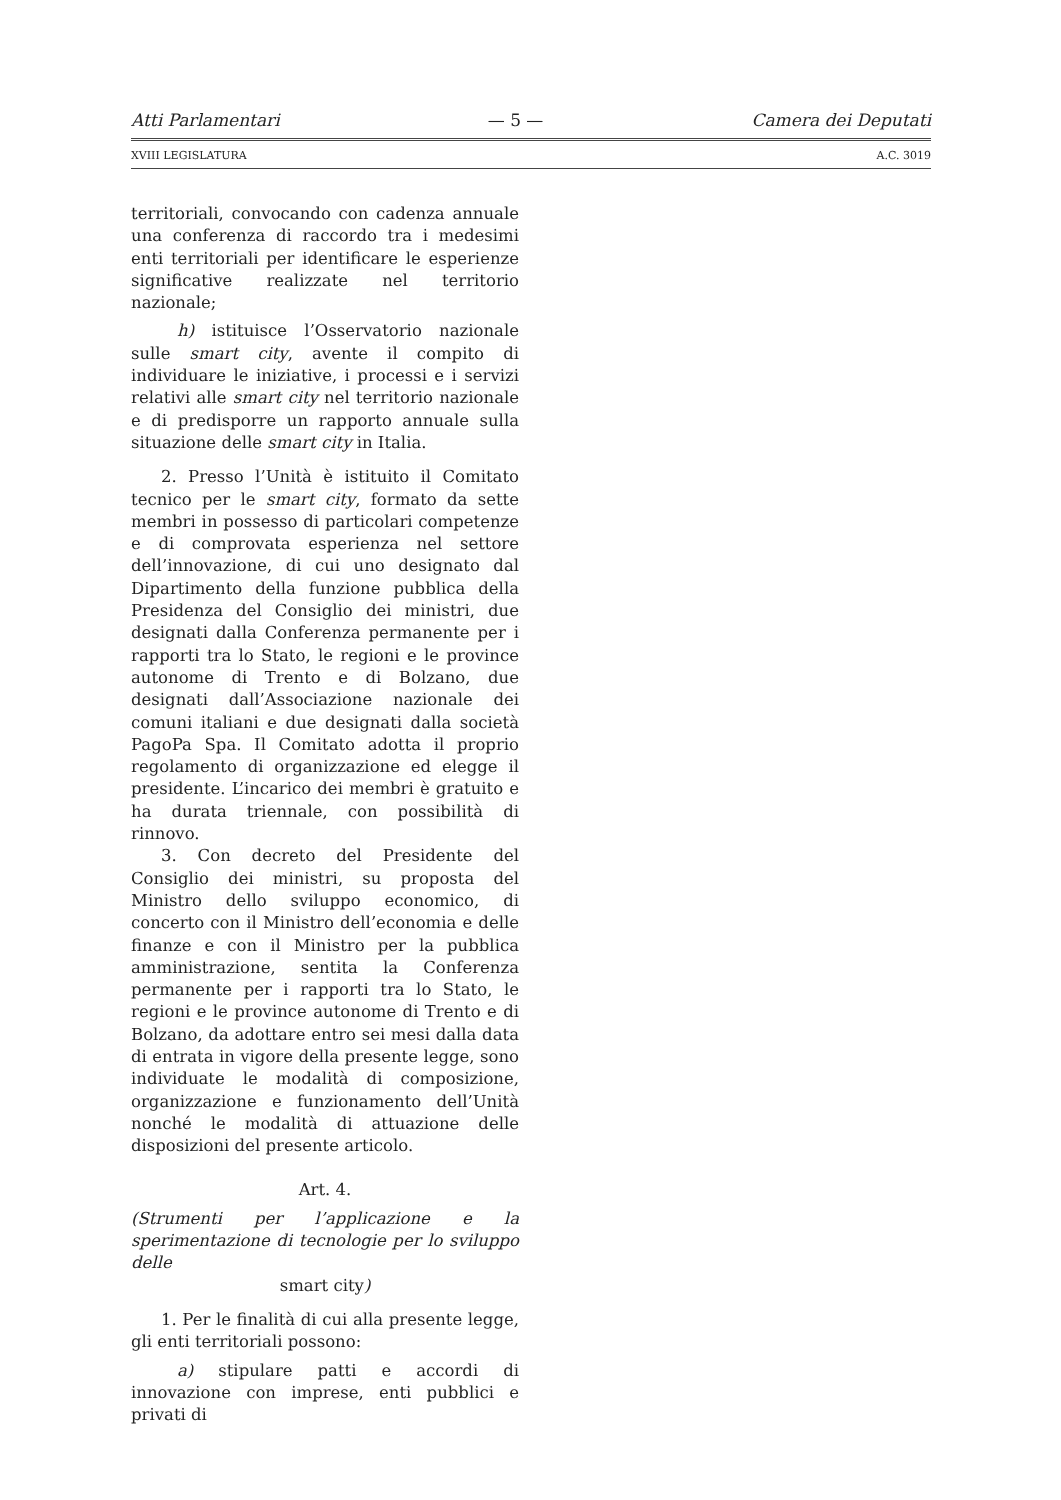Atti Parlamentari — 5 — Camera dei Deputati
XVIII LEGISLATURA A.C. 3019
territoriali, convocando con cadenza annuale una conferenza di raccordo tra i medesimi enti territoriali per identificare le esperienze significative realizzate nel territorio nazionale;
h) istituisce l’Osservatorio nazionale sulle smart city, avente il compito di individuare le iniziative, i processi e i servizi relativi alle smart city nel territorio nazionale e di predisporre un rapporto annuale sulla situazione delle smart city in Italia.
2. Presso l’Unità è istituito il Comitato tecnico per le smart city, formato da sette membri in possesso di particolari competenze e di comprovata esperienza nel settore dell’innovazione, di cui uno designato dal Dipartimento della funzione pubblica della Presidenza del Consiglio dei ministri, due designati dalla Conferenza permanente per i rapporti tra lo Stato, le regioni e le province autonome di Trento e di Bolzano, due designati dall’Associazione nazionale dei comuni italiani e due designati dalla società PagoPa Spa. Il Comitato adotta il proprio regolamento di organizzazione ed elegge il presidente. L’incarico dei membri è gratuito e ha durata triennale, con possibilità di rinnovo.
3. Con decreto del Presidente del Consiglio dei ministri, su proposta del Ministro dello sviluppo economico, di concerto con il Ministro dell’economia e delle finanze e con il Ministro per la pubblica amministrazione, sentita la Conferenza permanente per i rapporti tra lo Stato, le regioni e le province autonome di Trento e di Bolzano, da adottare entro sei mesi dalla data di entrata in vigore della presente legge, sono individuate le modalità di composizione, organizzazione e funzionamento dell’Unità nonché le modalità di attuazione delle disposizioni del presente articolo.
Art. 4.
(Strumenti per l’applicazione e la sperimentazione di tecnologie per lo sviluppo delle
smart city)
1. Per le finalità di cui alla presente legge, gli enti territoriali possono:
a) stipulare patti e accordi di innovazione con imprese, enti pubblici e privati di